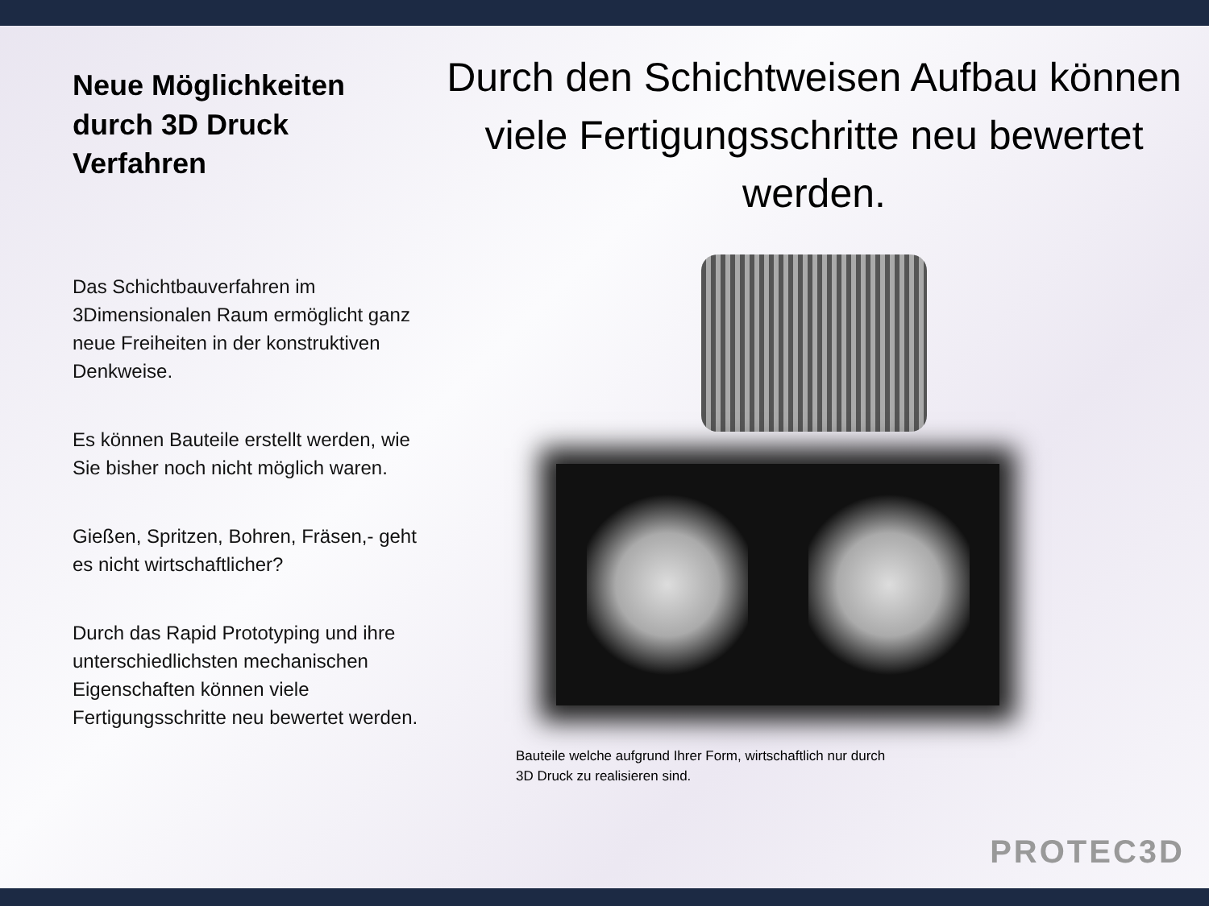Neue Möglichkeiten durch 3D Druck Verfahren
Das Schichtbauverfahren im 3Dimensionalen Raum ermöglicht ganz neue Freiheiten in der konstruktiven Denkweise.
Es können Bauteile erstellt werden, wie Sie bisher noch nicht möglich waren.
Gießen, Spritzen, Bohren, Fräsen,- geht es nicht wirtschaftlicher?
Durch das Rapid Prototyping und ihre unterschiedlichsten mechanischen Eigenschaften können viele Fertigungsschritte neu bewertet werden.
Durch den Schichtweisen Aufbau können viele Fertigungsschritte neu bewertet werden.
Bauteile welche aufgrund Ihrer Form, wirtschaftlich nur durch 3D Druck zu realisieren sind.
PROTEC3D